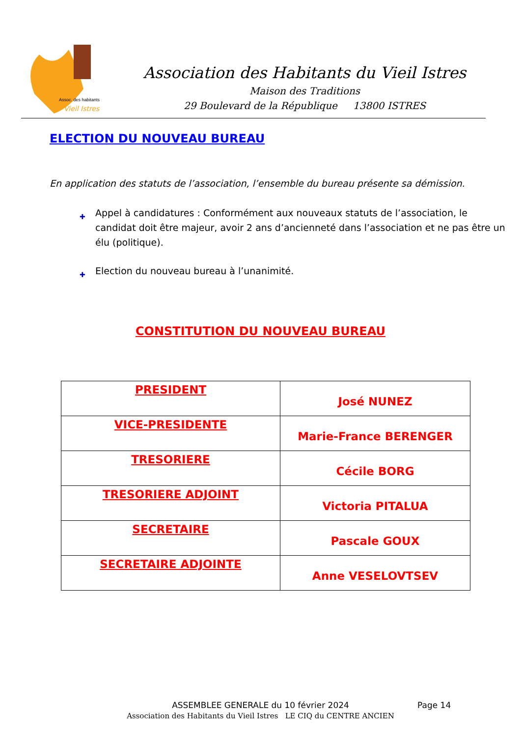Assoc. des habitants
Vieil Istres
Association des Habitants du Vieil Istres
Maison des Traditions
29 Boulevard de la République 13800 ISTRES
ELECTION DU NOUVEAU BUREAU
En application des statuts de l’association, l’ensemble du bureau présente sa démission.
✚ Appel à candidatures : Conformément aux nouveaux statuts de l’association, le candidat doit être majeur, avoir 2 ans d’ancienneté dans l’association et ne pas être un élu (politique).
✚ Election du nouveau bureau à l’unanimité.
CONSTITUTION DU NOUVEAU BUREAU
| PRESIDENT | José NUNEZ |
| VICE-PRESIDENTE | Marie-France BERENGER |
| TRESORIERE | Cécile BORG |
| TRESORIERE ADJOINT | Victoria PITALUA |
| SECRETAIRE | Pascale GOUX |
| SECRETAIRE ADJOINTE | Anne VESELOVTSEV |
ASSEMBLEE GENERALE du 10 février 2024
Association des Habitants du Vieil Istres LE CIQ du CENTRE ANCIEN
Page 14